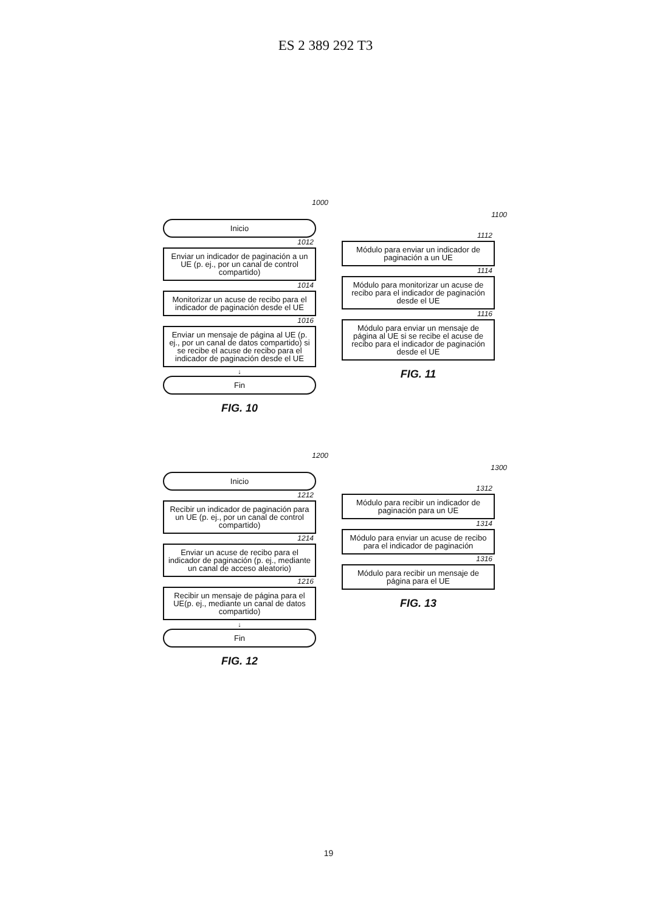ES 2 389 292 T3
1000
Inicio
1012
Enviar un indicador de paginación a un UE (p. ej., por un canal de control compartido)
1014
Monitorizar un acuse de recibo para el indicador de paginación desde el UE
1016
Enviar un mensaje de página al UE (p. ej., por un canal de datos compartido) si se recibe el acuse de recibo para el indicador de paginación desde el UE
↓
Fin
FIG. 10
1100
1112
Módulo para enviar un indicador de paginación a un UE
1114
Módulo para monitorizar un acuse de recibo para el indicador de paginación desde el UE
1116
Módulo para enviar un mensaje de página al UE si se recibe el acuse de recibo para el indicador de paginación desde el UE
FIG. 11
1200
Inicio
1212
Recibir un indicador de paginación para un UE (p. ej., por un canal de control compartido)
1214
Enviar un acuse de recibo para el indicador de paginación (p. ej., mediante un canal de acceso aleatorio)
1216
Recibir un mensaje de página para el UE(p. ej., mediante un canal de datos compartido)
↓
Fin
FIG. 12
1300
1312
Módulo para recibir un indicador de paginación para un UE
1314
Módulo para enviar un acuse de recibo para el indicador de paginación
1316
Módulo para recibir un mensaje de página para el UE
FIG. 13
19